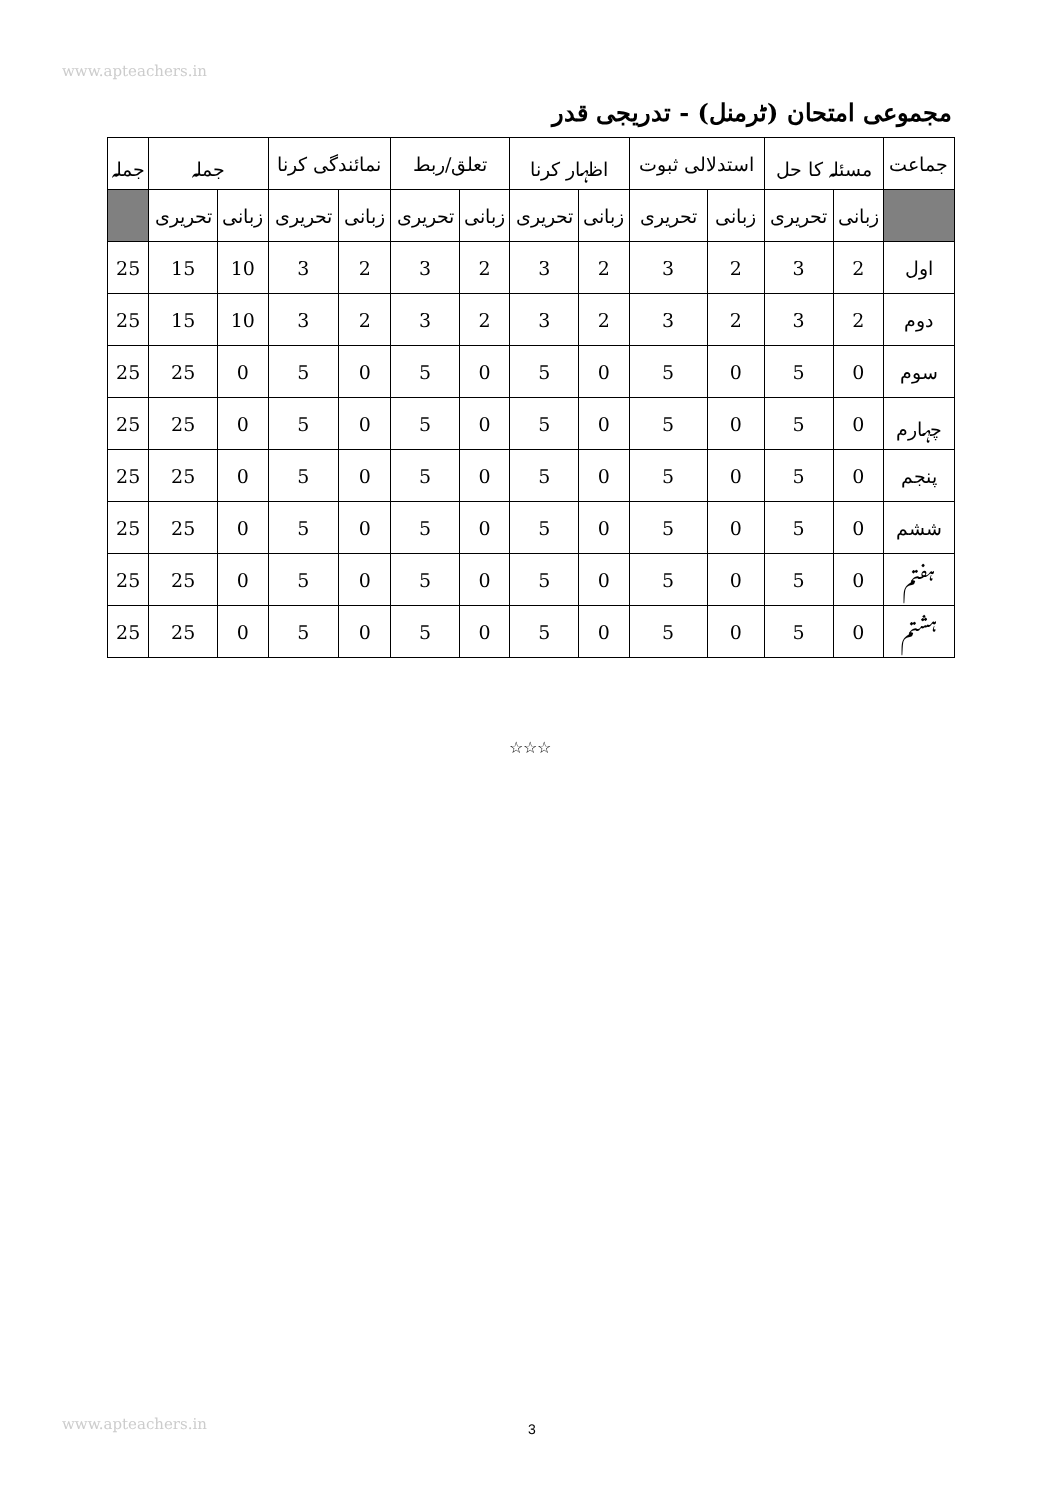www.apteachers.in
مجموعی امتحان (ٹرمنل) - تدریجی قدر
| جماعت | مسئلہ کا حل | | استدلالی ثبوت | | اظہار کرنا | | تعلق/ربط | | نمائندگی کرنا | | جملہ | | جملہ |
| --- | --- | --- | --- | --- | --- | --- | --- | --- | --- | --- | --- | --- | --- |
| | زبانی | تحریری | زبانی | تحریری | زبانی | تحریری | زبانی | تحریری | زبانی | تحریری | زبانی | تحریری | |
| اول | 2 | 3 | 2 | 3 | 2 | 3 | 2 | 3 | 2 | 3 | 10 | 15 | 25 |
| دوم | 2 | 3 | 2 | 3 | 2 | 3 | 2 | 3 | 2 | 3 | 10 | 15 | 25 |
| سوم | 0 | 5 | 0 | 5 | 0 | 5 | 0 | 5 | 0 | 5 | 0 | 25 | 25 |
| چہارم | 0 | 5 | 0 | 5 | 0 | 5 | 0 | 5 | 0 | 5 | 0 | 25 | 25 |
| پنجم | 0 | 5 | 0 | 5 | 0 | 5 | 0 | 5 | 0 | 5 | 0 | 25 | 25 |
| ششم | 0 | 5 | 0 | 5 | 0 | 5 | 0 | 5 | 0 | 5 | 0 | 25 | 25 |
| ہفتم | 0 | 5 | 0 | 5 | 0 | 5 | 0 | 5 | 0 | 5 | 0 | 25 | 25 |
| ہشتم | 0 | 5 | 0 | 5 | 0 | 5 | 0 | 5 | 0 | 5 | 0 | 25 | 25 |
☆☆☆
www.apteachers.in
3